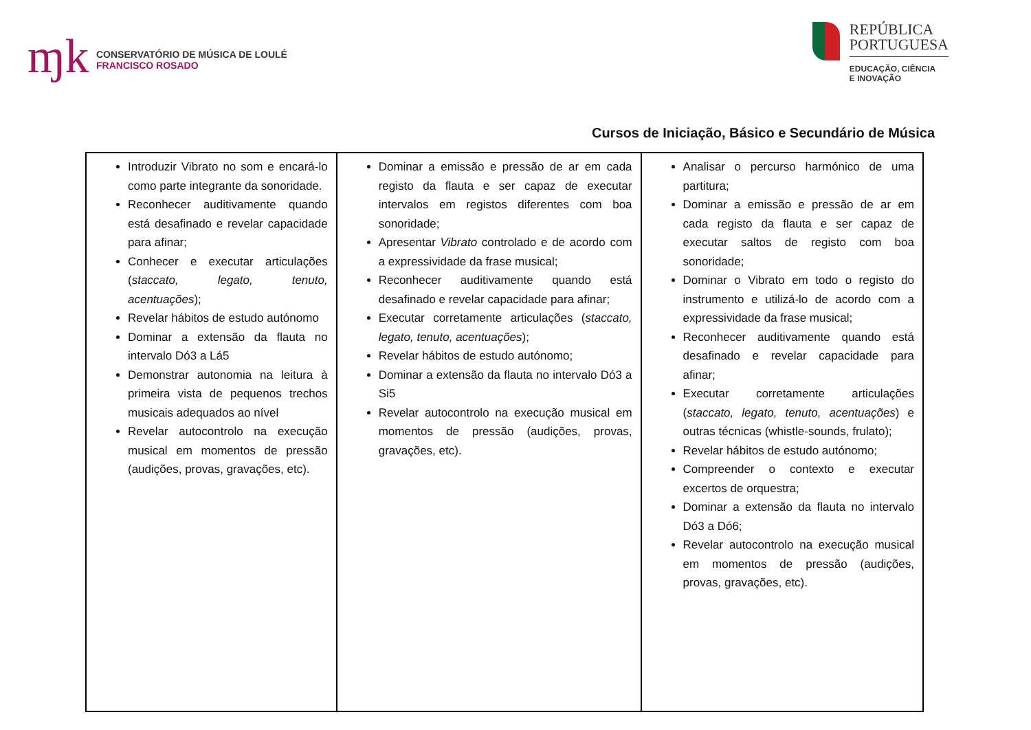ɱk
CONSERVATÓRIO DE MÚSICA DE LOULÉ
FRANCISCO ROSADO
REPÚBLICA
PORTUGUESA
EDUCAÇÃO, CIÊNCIA
E INOVAÇÃO
Cursos de Iniciação, Básico e Secundário de Música
| Introduzir Vibrato no som e encará-lo como parte integrante da sonoridade. Reconhecer auditivamente quando está desafinado e revelar capacidade para afinar; Conhecer e executar articulações ( staccato, legato, tenuto, acentuações ); Revelar hábitos de estudo autónomo Dominar a extensão da flauta no intervalo Dó3 a Lá5 Demonstrar autonomia na leitura à primeira vista de pequenos trechos musicais adequados ao nível Revelar autocontrolo na execução musical em momentos de pressão (audições, provas, gravações, etc). | Dominar a emissão e pressão de ar em cada registo da flauta e ser capaz de executar intervalos em registos diferentes com boa sonoridade; Apresentar Vibrato controlado e de acordo com a expressividade da frase musical; Reconhecer auditivamente quando está desafinado e revelar capacidade para afinar; Executar corretamente articulações ( staccato, legato, tenuto, acentuações ); Revelar hábitos de estudo autónomo; Dominar a extensão da flauta no intervalo Dó3 a Si5 Revelar autocontrolo na execução musical em momentos de pressão (audições, provas, gravações, etc). | Analisar o percurso harmónico de uma partitura; Dominar a emissão e pressão de ar em cada registo da flauta e ser capaz de executar saltos de registo com boa sonoridade; Dominar o Vibrato em todo o registo do instrumento e utilizá-lo de acordo com a expressividade da frase musical; Reconhecer auditivamente quando está desafinado e revelar capacidade para afinar; Executar corretamente articulações ( staccato, legato, tenuto, acentuações ) e outras técnicas (whistle-sounds, frulato); Revelar hábitos de estudo autónomo; Compreender o contexto e executar excertos de orquestra; Dominar a extensão da flauta no intervalo Dó3 a Dó6; Revelar autocontrolo na execução musical em momentos de pressão (audições, provas, gravações, etc). |